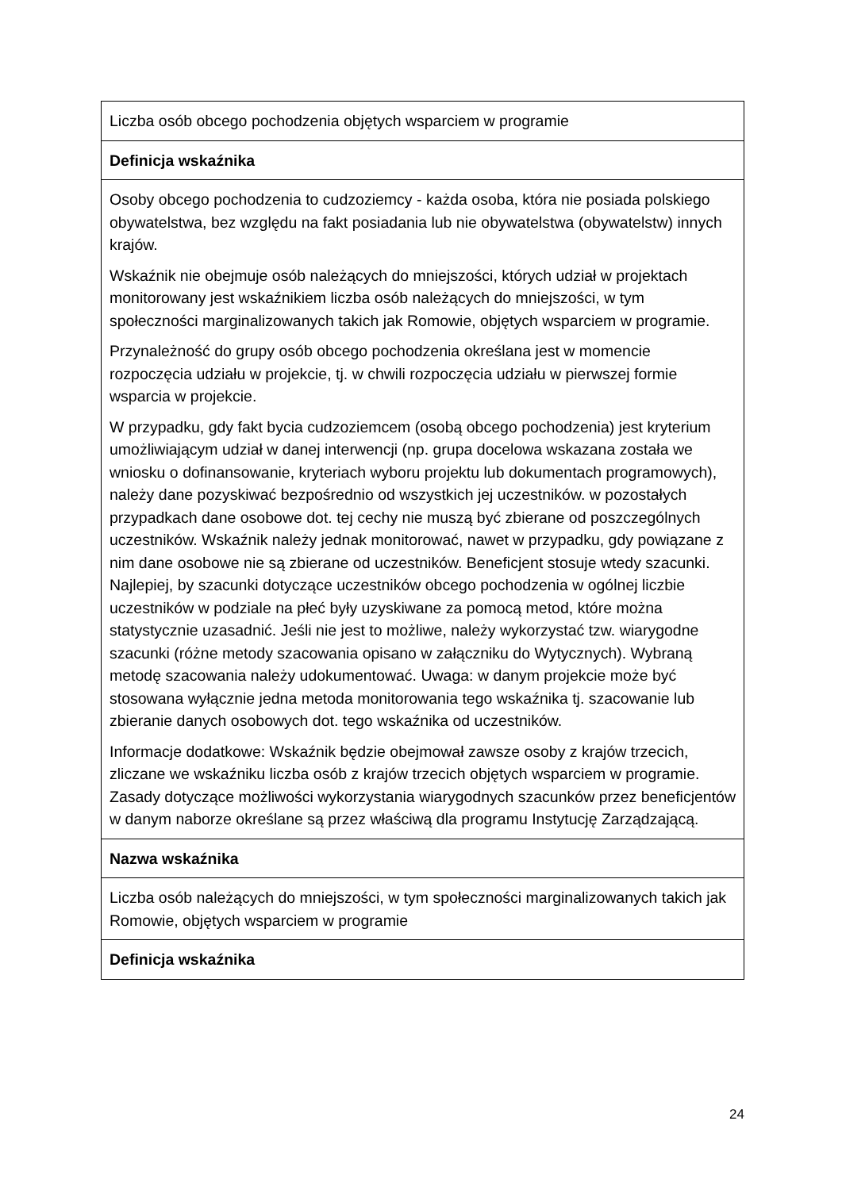| Liczba osób obcego pochodzenia objętych wsparciem w programie |
| Definicja wskaźnika |
| Osoby obcego pochodzenia to cudzoziemcy - każda osoba, która nie posiada polskiego obywatelstwa, bez względu na fakt posiadania lub nie obywatelstwa (obywatelstw) innych krajów. Wskaźnik nie obejmuje osób należących do mniejszości, których udział w projektach monitorowany jest wskaźnikiem liczba osób należących do mniejszości, w tym społeczności marginalizowanych takich jak Romowie, objętych wsparciem w programie. Przynależność do grupy osób obcego pochodzenia określana jest w momencie rozpoczęcia udziału w projekcie, tj. w chwili rozpoczęcia udziału w pierwszej formie wsparcia w projekcie. W przypadku, gdy fakt bycia cudzoziemcem (osobą obcego pochodzenia) jest kryterium umożliwiającym udział w danej interwencji (np. grupa docelowa wskazana została we wniosku o dofinansowanie, kryteriach wyboru projektu lub dokumentach programowych), należy dane pozyskiwać bezpośrednio od wszystkich jej uczestników. w pozostałych przypadkach dane osobowe dot. tej cechy nie muszą być zbierane od poszczególnych uczestników. Wskaźnik należy jednak monitorować, nawet w przypadku, gdy powiązane z nim dane osobowe nie są zbierane od uczestników. Beneficjent stosuje wtedy szacunki. Najlepiej, by szacunki dotyczące uczestników obcego pochodzenia w ogólnej liczbie uczestników w podziale na płeć były uzyskiwane za pomocą metod, które można statystycznie uzasadnić. Jeśli nie jest to możliwe, należy wykorzystać tzw. wiarygodne szacunki (różne metody szacowania opisano w załączniku do Wytycznych). Wybraną metodę szacowania należy udokumentować. Uwaga: w danym projekcie może być stosowana wyłącznie jedna metoda monitorowania tego wskaźnika tj. szacowanie lub zbieranie danych osobowych dot. tego wskaźnika od uczestników. Informacje dodatkowe: Wskaźnik będzie obejmował zawsze osoby z krajów trzecich, zliczane we wskaźniku liczba osób z krajów trzecich objętych wsparciem w programie. Zasady dotyczące możliwości wykorzystania wiarygodnych szacunków przez beneficjentów w danym naborze określane są przez właściwą dla programu Instytucję Zarządzającą. |
| Nazwa wskaźnika |
| Liczba osób należących do mniejszości, w tym społeczności marginalizowanych takich jak Romowie, objętych wsparciem w programie |
| Definicja wskaźnika |
24